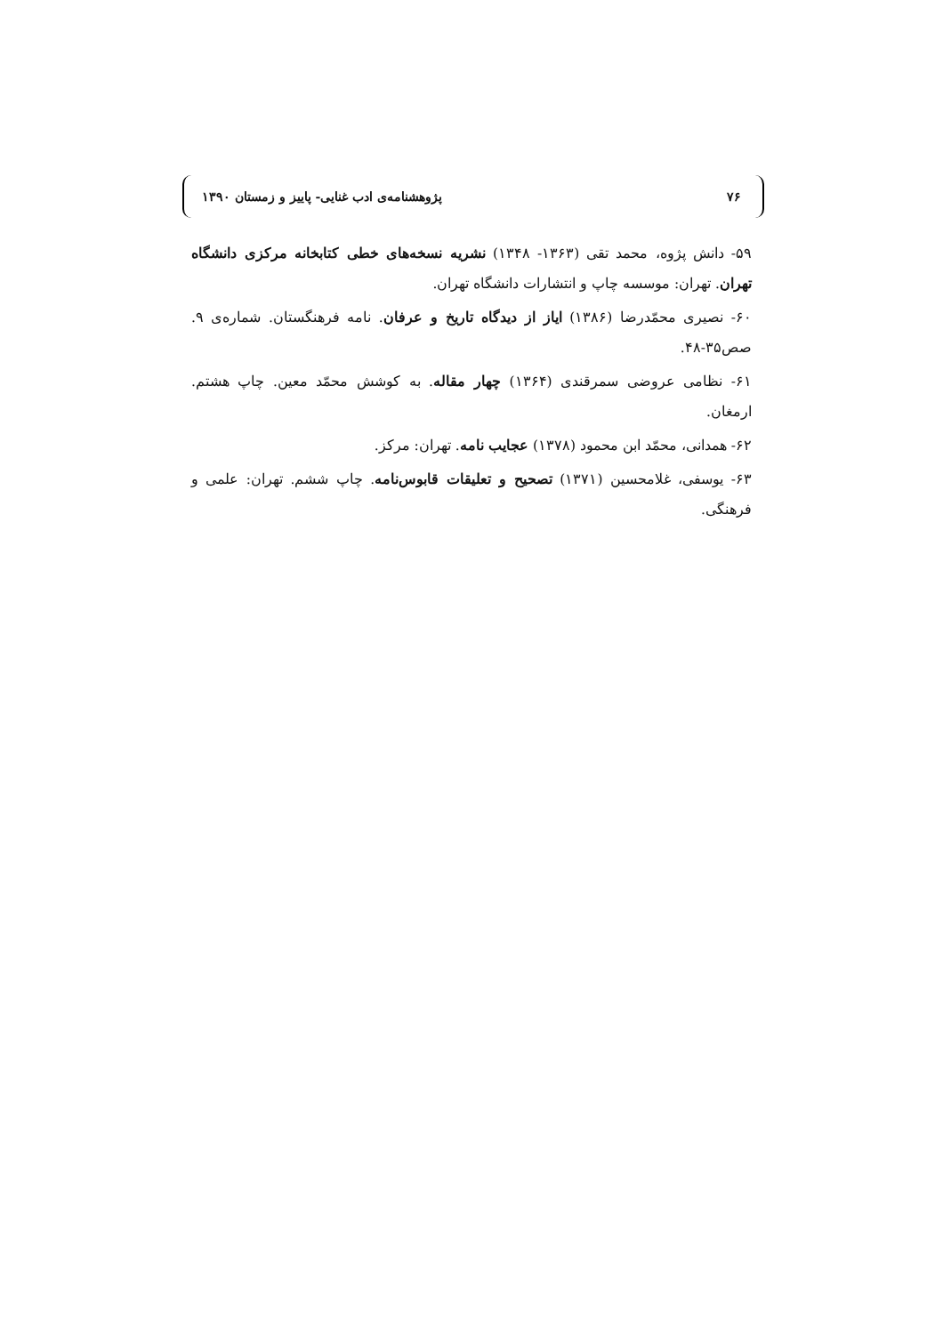۷۶ پژوهشنامه‌ی ادب غنایی- پاییز و زمستان ۱۳۹۰
۵۹- دانش پژوه، محمد تقی (۱۳۶۳- ۱۳۴۸) نشریه نسخه‌های خطی کتابخانه مرکزی دانشگاه تهران. تهران: موسسه چاپ و انتشارات دانشگاه تهران.
۶۰- نصیری محمّدرضا (۱۳۸۶) ایاز از دیدگاه تاریخ و عرفان. نامه فرهنگستان. شماره‌ی ۹. صص۳۵-۴۸.
۶۱- نظامی عروضی سمرقندی (۱۳۶۴) چهار مقاله. به کوشش محمّد معین. چاپ هشتم. ارمغان.
۶۲- همدانی، محمّد ابن محمود (۱۳۷۸) عجایب نامه. تهران: مرکز.
۶۳- یوسفی، غلامحسین (۱۳۷۱) تصحیح و تعلیقات قابوس‌نامه. چاپ ششم. تهران: علمی و فرهنگی.